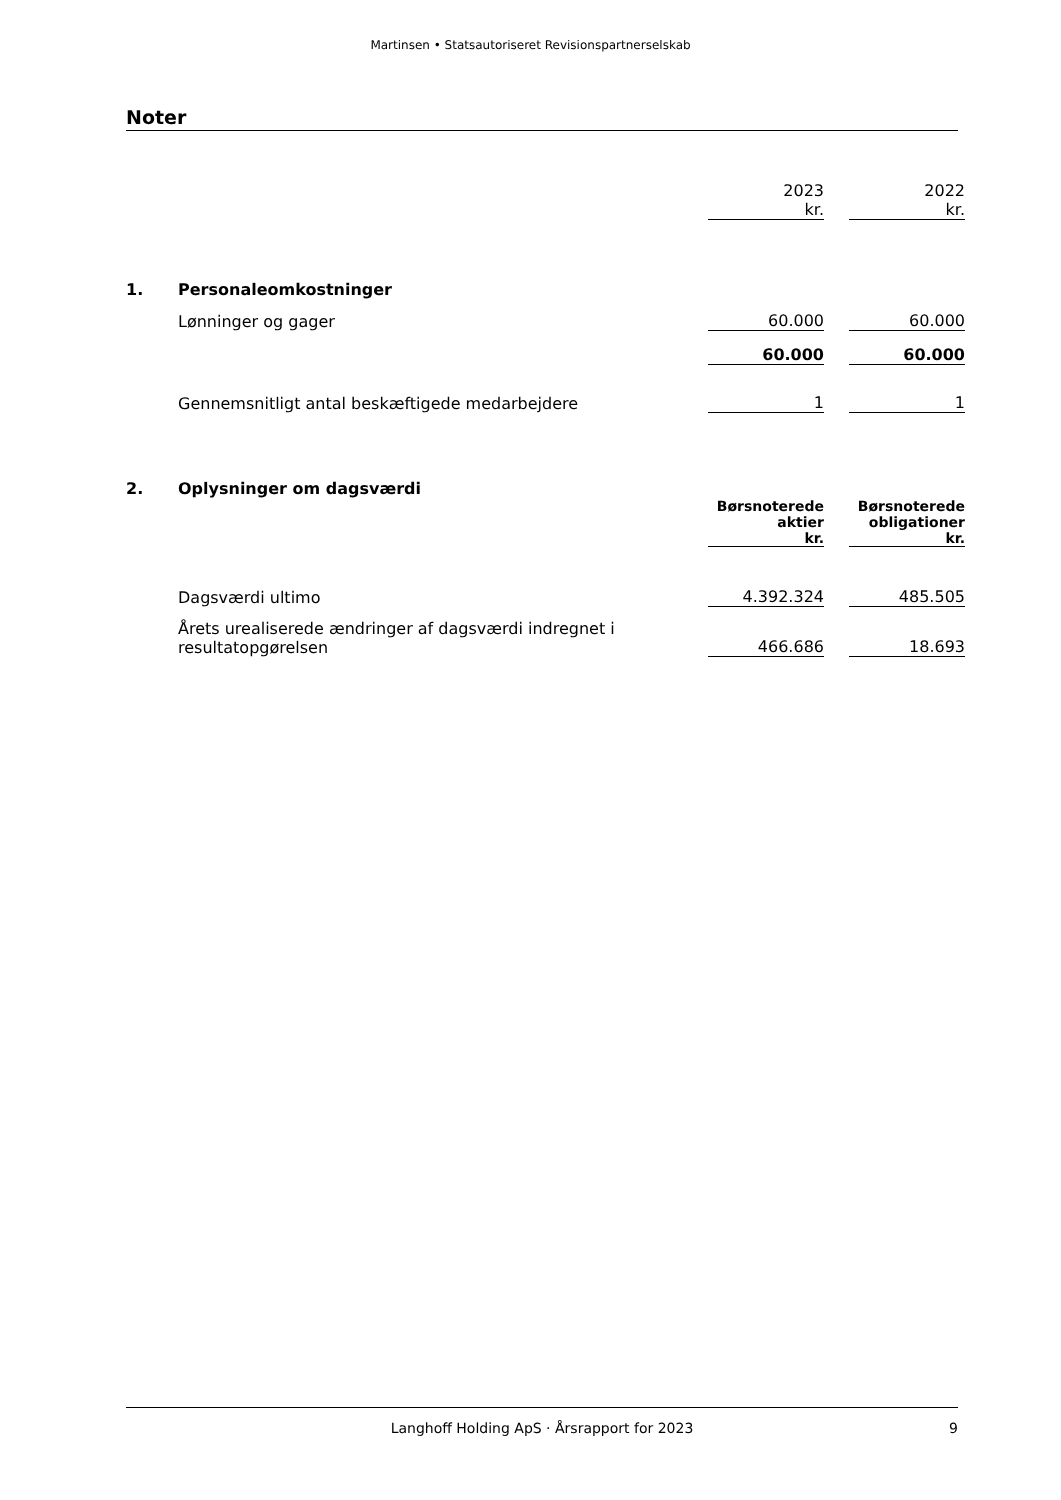Martinsen • Statsautoriseret Revisionspartnerselskab
Noter
| | | 2023 kr. | | 2022 kr. |
| 1. | Personaleomkostninger | | | |
| | Lønninger og gager | 60.000 | | 60.000 |
| | | 60.000 | | 60.000 |
| | Gennemsnitligt antal beskæftigede medarbejdere | 1 | | 1 |
| 2. | Oplysninger om dagsværdi | | | |
| | | Børsnoterede aktier kr. | | Børsnoterede obligationer kr. |
| | Dagsværdi ultimo | 4.392.324 | | 485.505 |
| | Årets urealiserede ændringer af dagsværdi indregnet i resultatopgørelsen | 466.686 | | 18.693 |
Langhoff Holding ApS · Årsrapport for 2023 9